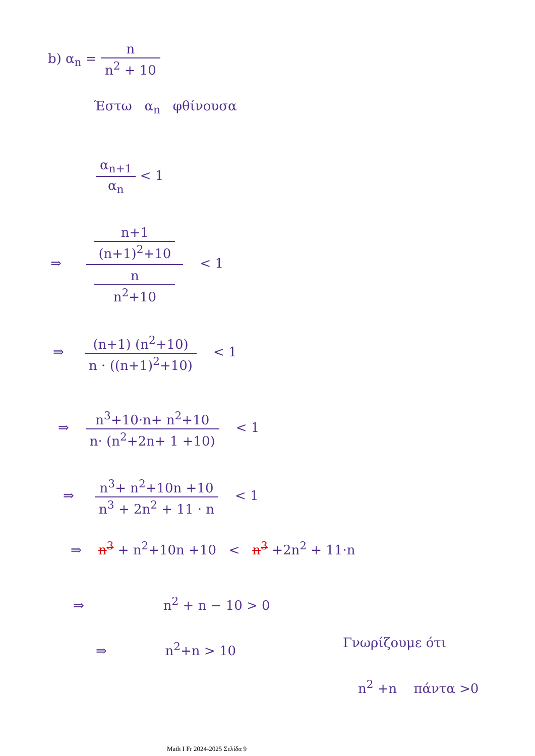b) α<sub>n</sub> = n n<sup>2</sup> + 10
Έστω α<sub>n</sub> φθίνουσα
α<sub>n+1</sub> α<sub>n</sub> < 1
⇒ n+1
(n+1)<sup>2</sup>+10 n
n<sup>2</sup>+10 < 1
⇒ (n+1) (n<sup>2</sup>+10) n · ((n+1)<sup>2</sup>+10) < 1
⇒ n<sup>3</sup>+10·n+ n<sup>2</sup>+10 n· (n<sup>2</sup>+2n+ 1 +10) < 1
⇒ n<sup>3</sup>+ n<sup>2</sup>+10n +10 n<sup>3</sup> + 2n<sup>2</sup> + 11 · n < 1
⇒ n<sup>3</sup> + n<sup>2</sup>+10n +10 < n<sup>3</sup> +2n<sup>2</sup> + 11·n
⇒ n<sup>2</sup> + n − 10 > 0
⇒ n<sup>2</sup>+n > 10 Γνωρίζουμε ότι
n<sup>2</sup> +n πάντα >0
Math I Fr 2024-2025 Σελίδα 9